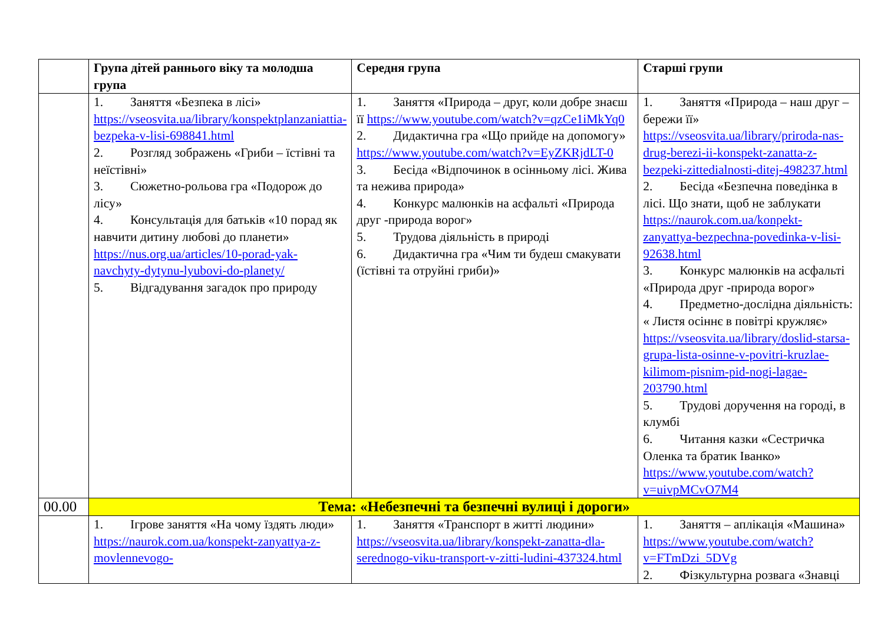| | Група дітей раннього віку та молодша група | Середня група | Старші групи |
| --- | --- | --- | --- |
| | 1. Заняття «Безпека в лісі» https://vseosvita.ua/library/konspektplanzaniattia-bezpeka-v-lisi-698841.html 2. Розгляд зображень «Гриби – їстівні та неїстівні» 3. Сюжетно-рольова гра «Подорож до лісу» 4. Консультація для батьків «10 порад як навчити дитину любові до планети» https://nus.org.ua/articles/10-porad-yak-navchyty-dytynu-lyubovi-do-planety/ 5. Відгадування загадок про природу | 1. Заняття «Природа – друг, коли добре знаєш її https://www.youtube.com/watch?v=qzCe1iMkYq0 2. Дидактична гра «Що прийде на допомогу» https://www.youtube.com/watch?v=EyZKRjdLT-0 3. Бесіда «Відпочинок в осінньому лісі. Жива та нежива природа» 4. Конкурс малюнків на асфальті «Природа друг -природа ворог» 5. Трудова діяльність в природі 6. Дидактична гра «Чим ти будеш смакувати (їстівні та отруйні гриби)» | 1. Заняття «Природа – наш друг – бережи її» https://vseosvita.ua/library/priroda-nas-drug-berezi-ii-konspekt-zanatta-z-bezpeki-zittedialnosti-ditej-498237.html 2. Бесіда «Безпечна поведінка в лісі. Що знати, щоб не заблукати https://naurok.com.ua/konpekt-zanyattya-bezpechna-povedinka-v-lisi-92638.html 3. Конкурс малюнків на асфальті «Природа друг -природа ворог» 4. Предметно-дослідна діяльність: « Листя осіннє в повітрі кружляє» https://vseosvita.ua/library/doslid-starsa-grupa-lista-osinne-v-povitri-kruzlae-kilimom-pisnim-pid-nogi-lagae-203790.html 5. Трудові доручення на городі, в клумбі 6. Читання казки «Сестричка Оленка та братик Іванко» https://www.youtube.com/watch?v=uivpMCvO7M4 |
| 00.00 | Тема: «Небезпечні та безпечні вулиці і дороги» | | |
| | 1. Ігрове заняття «На чому їздять люди» https://naurok.com.ua/konspekt-zanyattya-z-movlennevogo- | 1. Заняття «Транспорт в житті людини» https://vseosvita.ua/library/konspekt-zanatta-dla-serednogo-viku-transport-v-zitti-ludini-437324.html | 1. Заняття – аплікація «Машина» https://www.youtube.com/watch?v=FTmDzi_5DVg 2. Фізкультурна розвага «Знавці |